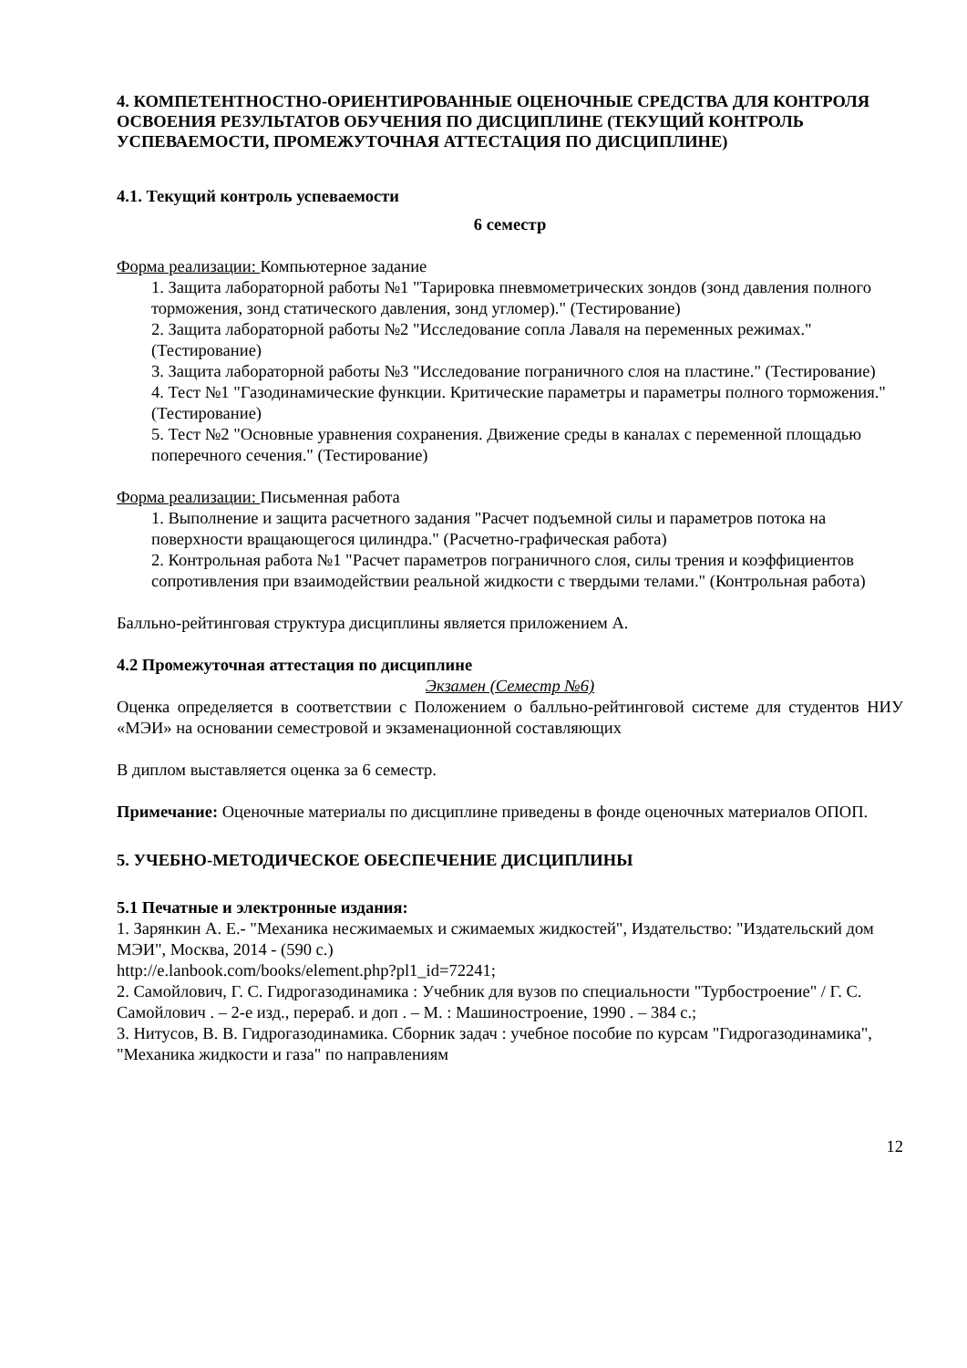4. КОМПЕТЕНТНОСТНО-ОРИЕНТИРОВАННЫЕ ОЦЕНОЧНЫЕ СРЕДСТВА ДЛЯ КОНТРОЛЯ ОСВОЕНИЯ РЕЗУЛЬТАТОВ ОБУЧЕНИЯ ПО ДИСЦИПЛИНЕ (ТЕКУЩИЙ КОНТРОЛЬ УСПЕВАЕМОСТИ, ПРОМЕЖУТОЧНАЯ АТТЕСТАЦИЯ ПО ДИСЦИПЛИНЕ)
4.1. Текущий контроль успеваемости
6 семестр
Форма реализации: Компьютерное задание
1. Защита лабораторной работы №1 "Тарировка пневмометрических зондов (зонд давления полного торможения, зонд статического давления, зонд угломер)." (Тестирование)
2. Защита лабораторной работы №2 "Исследование сопла Лаваля на переменных режимах." (Тестирование)
3. Защита лабораторной работы №3 "Исследование пограничного слоя на пластине." (Тестирование)
4. Тест №1 "Газодинамические функции. Критические параметры и параметры полного торможения." (Тестирование)
5. Тест №2 "Основные уравнения сохранения. Движение среды в каналах с переменной площадью поперечного сечения." (Тестирование)
Форма реализации: Письменная работа
1. Выполнение и защита расчетного задания "Расчет подъемной силы и параметров потока на поверхности вращающегося цилиндра." (Расчетно-графическая работа)
2. Контрольная работа №1 "Расчет параметров пограничного слоя, силы трения и коэффициентов сопротивления при взаимодействии реальной жидкости с твердыми телами." (Контрольная работа)
Балльно-рейтинговая структура дисциплины является приложением А.
4.2 Промежуточная аттестация по дисциплине
Экзамен (Семестр №6)
Оценка определяется в соответствии с Положением о балльно-рейтинговой системе для студентов НИУ «МЭИ» на основании семестровой и экзаменационной составляющих
В диплом выставляется оценка за 6 семестр.
Примечание: Оценочные материалы по дисциплине приведены в фонде оценочных материалов ОПОП.
5. УЧЕБНО-МЕТОДИЧЕСКОЕ ОБЕСПЕЧЕНИЕ ДИСЦИПЛИНЫ
5.1 Печатные и электронные издания:
1. Зарянкин А. Е.- "Механика несжимаемых и сжимаемых жидкостей", Издательство: "Издательский дом МЭИ", Москва, 2014 - (590 с.)
http://e.lanbook.com/books/element.php?pl1_id=72241;
2. Самойлович, Г. С. Гидрогазодинамика : Учебник для вузов по специальности "Турбостроение" / Г. С. Самойлович . – 2-е изд., перераб. и доп . – М. : Машиностроение, 1990 . – 384 с.;
3. Нитусов, В. В. Гидрогазодинамика. Сборник задач : учебное пособие по курсам "Гидрогазодинамика", "Механика жидкости и газа" по направлениям
12